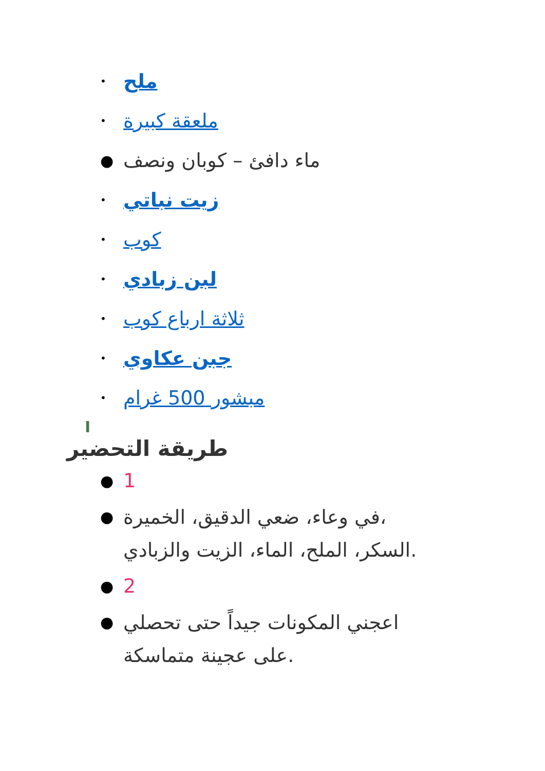• ملح
• ملعقة كبيرة
● ماء دافئ – كوبان ونصف
• زيت نباتي
• كوب
• لبن زبادي
• ثلاثة ارباع كوب
• جبن عكاوي
• مبشور 500 غرام
I
طريقة التحضير
● 1
● في وعاء، ضعي الدقيق، الخميرة،
السكر، الملح، الماء، الزيت والزبادي.
● 2
● اعجني المكونات جيداً حتى تحصلي
على عجينة متماسكة.